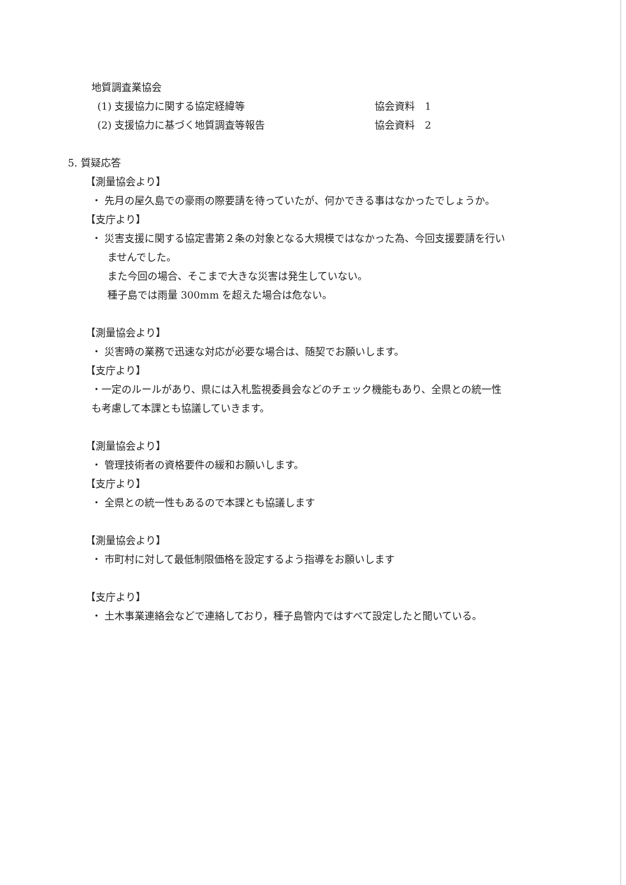地質調査業協会
(1) 支援協力に関する協定経緯等 協会資料　1
(2) 支援協力に基づく地質調査等報告 協会資料　2
5. 質疑応答
【測量協会より】
・ 先月の屋久島での豪雨の際要請を待っていたが、何かできる事はなかったでしょうか。
【支庁より】
・ 災害支援に関する協定書第２条の対象となる大規模ではなかった為、今回支援要請を行い
ませんでした。
また今回の場合、そこまで大きな災害は発生していない。
種子島では雨量 300mm を超えた場合は危ない。
【測量協会より】
・ 災害時の業務で迅速な対応が必要な場合は、随契でお願いします。
【支庁より】
・一定のルールがあり、県には入札監視委員会などのチェック機能もあり、全県との統一性
も考慮して本課とも協議していきます。
【測量協会より】
・ 管理技術者の資格要件の緩和お願いします。
【支庁より】
・ 全県との統一性もあるので本課とも協議します
【測量協会より】
・ 市町村に対して最低制限価格を設定するよう指導をお願いします
【支庁より】
・ 土木事業連絡会などで連絡しており，種子島管内ではすべて設定したと聞いている。